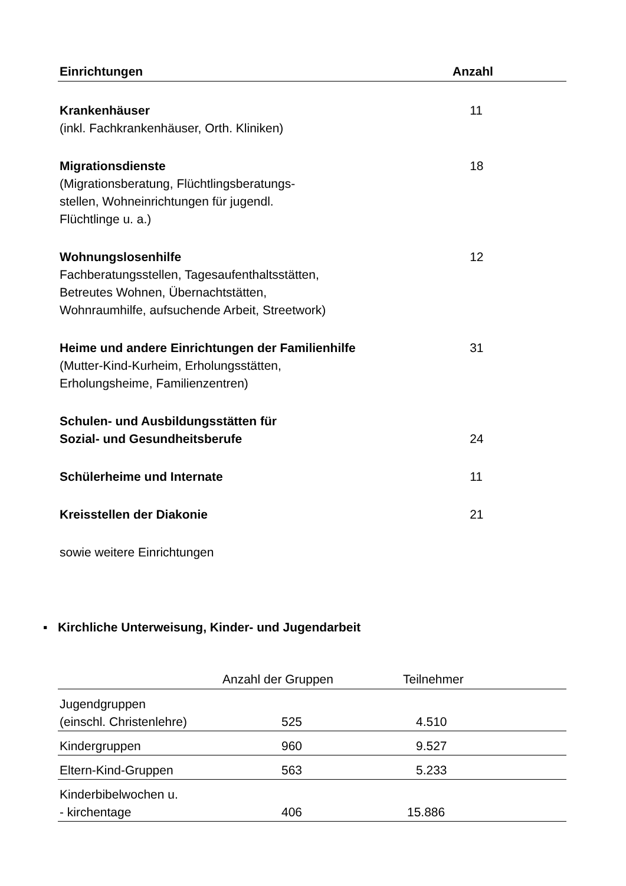| Einrichtungen | Anzahl |
| --- | --- |
| Krankenhäuser (inkl. Fachkrankenhäuser, Orth. Kliniken) | 11 |
| Migrationsdienste (Migrationsberatung, Flüchtlingsberatungs- stellen, Wohneinrichtungen für jugendl. Flüchtlinge u. a.) | 18 |
| Wohnungslosenhilfe Fachberatungsstellen, Tagesaufenthaltsstätten, Betreutes Wohnen, Übernachtstätten, Wohnraumhilfe, aufsuchende Arbeit, Streetwork) | 12 |
| Heime und andere Einrichtungen der Familienhilfe (Mutter-Kind-Kurheim, Erholungsstätten, Erholungsheime, Familienzentren) | 31 |
| Schulen- und Ausbildungsstätten für Sozial- und Gesundheitsberufe | 24 |
| Schülerheime und Internate | 11 |
| Kreisstellen der Diakonie | 21 |
| sowie weitere Einrichtungen | |
▪ Kirchliche Unterweisung, Kinder- und Jugendarbeit
| | Anzahl der Gruppen | Teilnehmer |
| --- | --- | --- |
| Jugendgruppen (einschl. Christenlehre) | 525 | 4.510 |
| Kindergruppen | 960 | 9.527 |
| Eltern-Kind-Gruppen | 563 | 5.233 |
| Kinderbibelwochen u. - kirchentage | 406 | 15.886 |